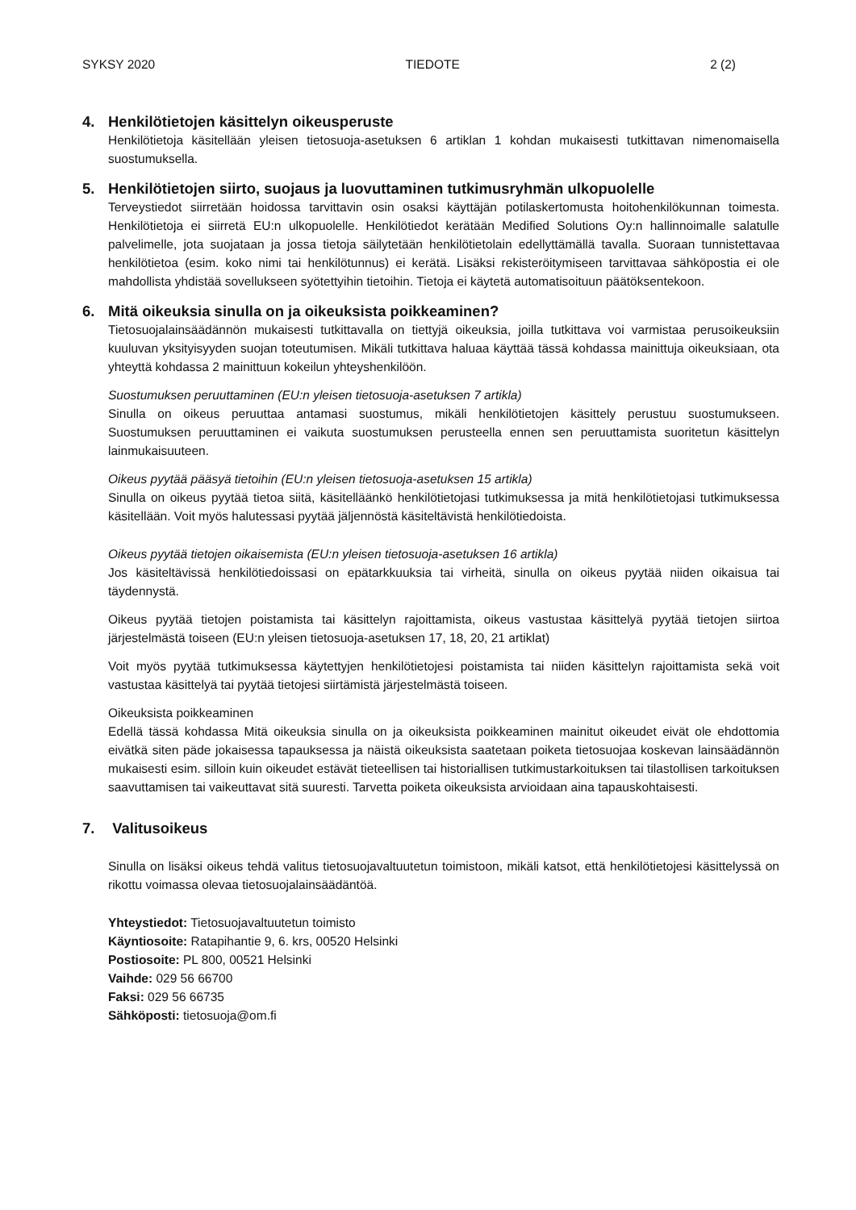SYKSY 2020 TIEDOTE 2 (2)
4. Henkilötietojen käsittelyn oikeusperuste
Henkilötietoja käsitellään yleisen tietosuoja-asetuksen 6 artiklan 1 kohdan mukaisesti tutkittavan nimenomaisella suostumuksella.
5. Henkilötietojen siirto, suojaus ja luovuttaminen tutkimusryhmän ulkopuolelle
Terveystiedot siirretään hoidossa tarvittavin osin osaksi käyttäjän potilaskertomusta hoitohenkilökunnan toimesta. Henkilötietoja ei siirretä EU:n ulkopuolelle. Henkilötiedot kerätään Medified Solutions Oy:n hallinnoimalle salatulle palvelimelle, jota suojataan ja jossa tietoja säilytetään henkilötietolain edellyttämällä tavalla. Suoraan tunnistettavaa henkilötietoa (esim. koko nimi tai henkilötunnus) ei kerätä. Lisäksi rekisteröitymiseen tarvittavaa sähköpostia ei ole mahdollista yhdistää sovellukseen syötettyihin tietoihin. Tietoja ei käytetä automatisoituun päätöksentekoon.
6. Mitä oikeuksia sinulla on ja oikeuksista poikkeaminen?
Tietosuojalainsäädännön mukaisesti tutkittavalla on tiettyjä oikeuksia, joilla tutkittava voi varmistaa perusoikeuksiin kuuluvan yksityisyyden suojan toteutumisen. Mikäli tutkittava haluaa käyttää tässä kohdassa mainittuja oikeuksiaan, ota yhteyttä kohdassa 2 mainittuun kokeilun yhteyshenkilöön.
Suostumuksen peruuttaminen (EU:n yleisen tietosuoja-asetuksen 7 artikla)
Sinulla on oikeus peruuttaa antamasi suostumus, mikäli henkilötietojen käsittely perustuu suostumukseen. Suostumuksen peruuttaminen ei vaikuta suostumuksen perusteella ennen sen peruuttamista suoritetun käsittelyn lainmukaisuuteen.
Oikeus pyytää pääsyä tietoihin (EU:n yleisen tietosuoja-asetuksen 15 artikla)
Sinulla on oikeus pyytää tietoa siitä, käsitelläänkö henkilötietojasi tutkimuksessa ja mitä henkilötietojasi tutkimuksessa käsitellään. Voit myös halutessasi pyytää jäljennöstä käsiteltävistä henkilötiedoista.
Oikeus pyytää tietojen oikaisemista (EU:n yleisen tietosuoja-asetuksen 16 artikla)
Jos käsiteltävissä henkilötiedoissasi on epätarkkuuksia tai virheitä, sinulla on oikeus pyytää niiden oikaisua tai täydennystä.
Oikeus pyytää tietojen poistamista tai käsittelyn rajoittamista, oikeus vastustaa käsittelyä pyytää tietojen siirtoa järjestelmästä toiseen (EU:n yleisen tietosuoja-asetuksen 17, 18, 20, 21 artiklat)
Voit myös pyytää tutkimuksessa käytettyjen henkilötietojesi poistamista tai niiden käsittelyn rajoittamista sekä voit vastustaa käsittelyä tai pyytää tietojesi siirtämistä järjestelmästä toiseen.
Oikeuksista poikkeaminen
Edellä tässä kohdassa Mitä oikeuksia sinulla on ja oikeuksista poikkeaminen mainitut oikeudet eivät ole ehdottomia eivätkä siten päde jokaisessa tapauksessa ja näistä oikeuksista saatetaan poiketa tietosuojaa koskevan lainsäädännön mukaisesti esim. silloin kuin oikeudet estävät tieteellisen tai historiallisen tutkimustarkoituksen tai tilastollisen tarkoituksen saavuttamisen tai vaikeuttavat sitä suuresti. Tarvetta poiketa oikeuksista arvioidaan aina tapauskohtaisesti.
7. Valitusoikeus
Sinulla on lisäksi oikeus tehdä valitus tietosuojavaltuutetun toimistoon, mikäli katsot, että henkilötietojesi käsittelyssä on rikottu voimassa olevaa tietosuojalainsäädäntöä.
Yhteystiedot: Tietosuojavaltuutetun toimisto
Käyntiosoite: Ratapihantie 9, 6. krs, 00520 Helsinki
Postiosoite: PL 800, 00521 Helsinki
Vaihde: 029 56 66700
Faksi: 029 56 66735
Sähköposti: tietosuoja@om.fi